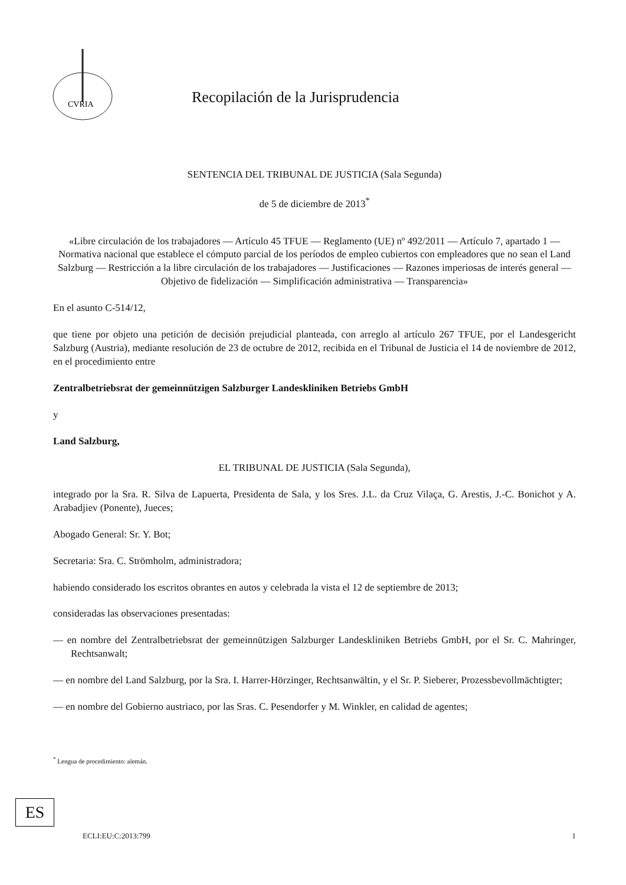CVRIA
Recopilación de la Jurisprudencia
SENTENCIA DEL TRIBUNAL DE JUSTICIA (Sala Segunda)
de 5 de diciembre de 2013<sup>*</sup>
«Libre circulación de los trabajadores — Artículo 45 TFUE — Reglamento (UE) nº 492/2011 — Artículo 7, apartado 1 — Normativa nacional que establece el cómputo parcial de los períodos de empleo cubiertos con empleadores que no sean el Land Salzburg — Restricción a la libre circulación de los trabajadores — Justificaciones — Razones imperiosas de interés general — Objetivo de fidelización — Simplificación administrativa — Transparencia»
En el asunto C-514/12,
que tiene por objeto una petición de decisión prejudicial planteada, con arreglo al artículo 267 TFUE, por el Landesgericht Salzburg (Austria), mediante resolución de 23 de octubre de 2012, recibida en el Tribunal de Justicia el 14 de noviembre de 2012, en el procedimiento entre
Zentralbetriebsrat der gemeinnützigen Salzburger Landeskliniken Betriebs GmbH
y
Land Salzburg,
EL TRIBUNAL DE JUSTICIA (Sala Segunda),
integrado por la Sra. R. Silva de Lapuerta, Presidenta de Sala, y los Sres. J.L. da Cruz Vilaça, G. Arestis, J.-C. Bonichot y A. Arabadjiev (Ponente), Jueces;
Abogado General: Sr. Y. Bot;
Secretaria: Sra. C. Strömholm, administradora;
habiendo considerado los escritos obrantes en autos y celebrada la vista el 12 de septiembre de 2013;
consideradas las observaciones presentadas:
— en nombre del Zentralbetriebsrat der gemeinnützigen Salzburger Landeskliniken Betriebs GmbH, por el Sr. C. Mahringer, Rechtsanwalt;
— en nombre del Land Salzburg, por la Sra. I. Harrer-Hörzinger, Rechtsanwältin, y el Sr. P. Sieberer, Prozessbevollmächtigter;
— en nombre del Gobierno austriaco, por las Sras. C. Pesendorfer y M. Winkler, en calidad de agentes;
<sup>*</sup> Lengua de procedimiento: alemán.
ES
ECLI:EU:C:2013:799 1